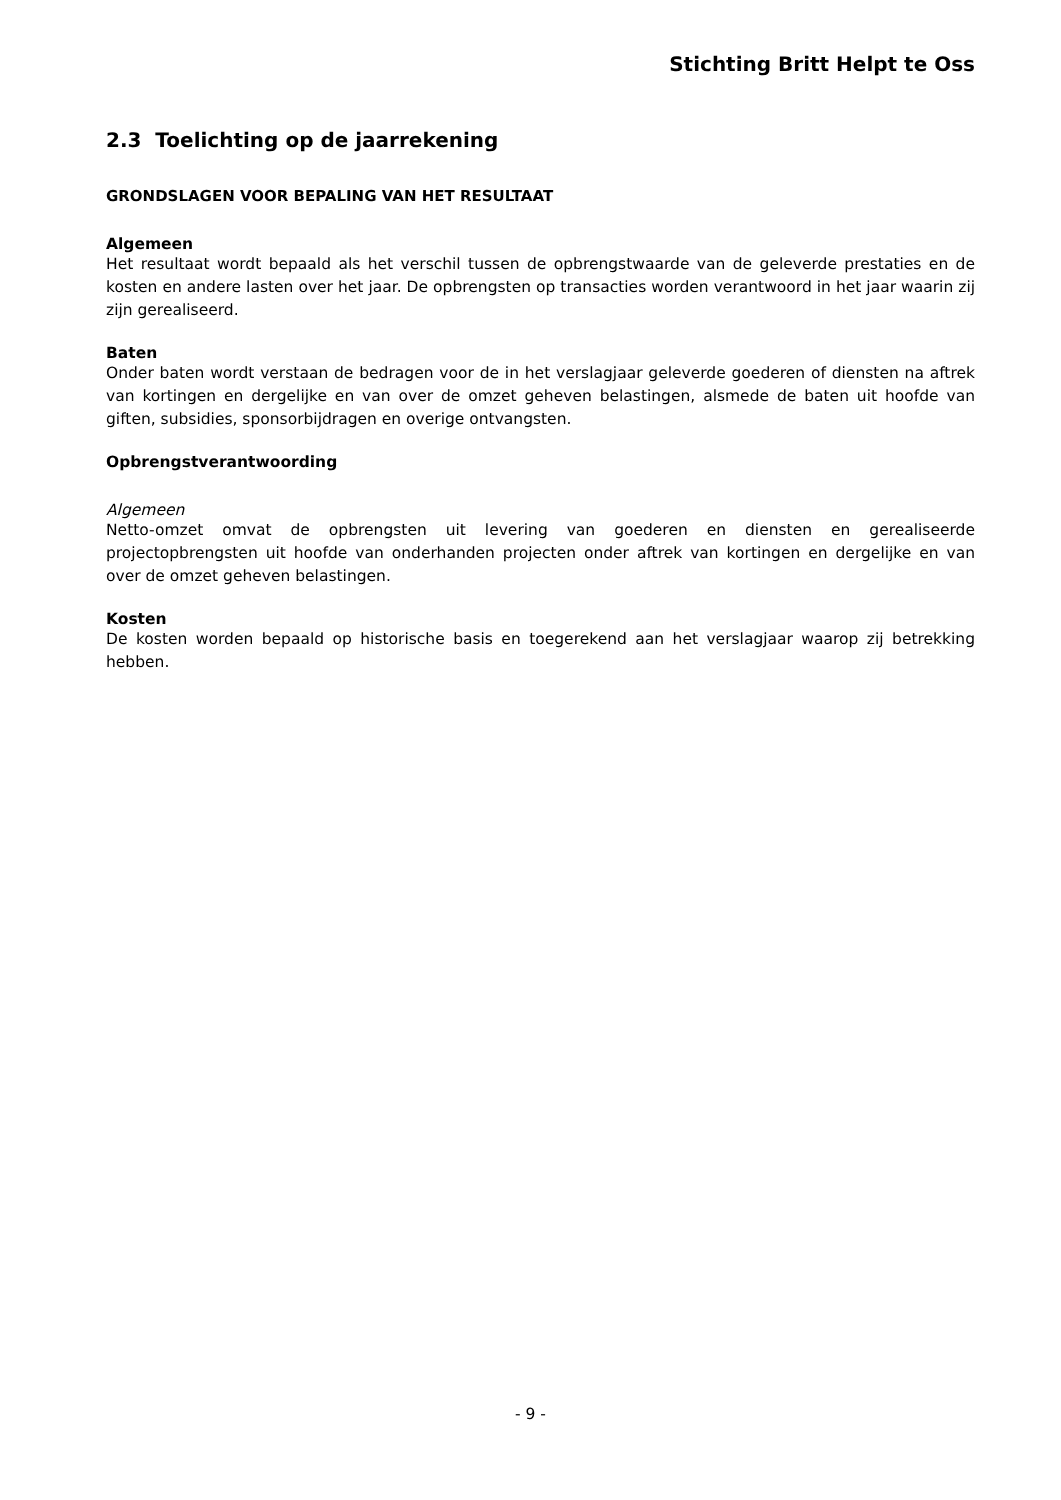Stichting Britt Helpt te Oss
2.3 Toelichting op de jaarrekening
GRONDSLAGEN VOOR BEPALING VAN HET RESULTAAT
Algemeen
Het resultaat wordt bepaald als het verschil tussen de opbrengstwaarde van de geleverde prestaties en de kosten en andere lasten over het jaar. De opbrengsten op transacties worden verantwoord in het jaar waarin zij zijn gerealiseerd.
Baten
Onder baten wordt verstaan de bedragen voor de in het verslagjaar geleverde goederen of diensten na aftrek van kortingen en dergelijke en van over de omzet geheven belastingen, alsmede de baten uit hoofde van giften, subsidies, sponsorbijdragen en overige ontvangsten.
Opbrengstverantwoording
Algemeen
Netto-omzet omvat de opbrengsten uit levering van goederen en diensten en gerealiseerde projectopbrengsten uit hoofde van onderhanden projecten onder aftrek van kortingen en dergelijke en van over de omzet geheven belastingen.
Kosten
De kosten worden bepaald op historische basis en toegerekend aan het verslagjaar waarop zij betrekking hebben.
- 9 -